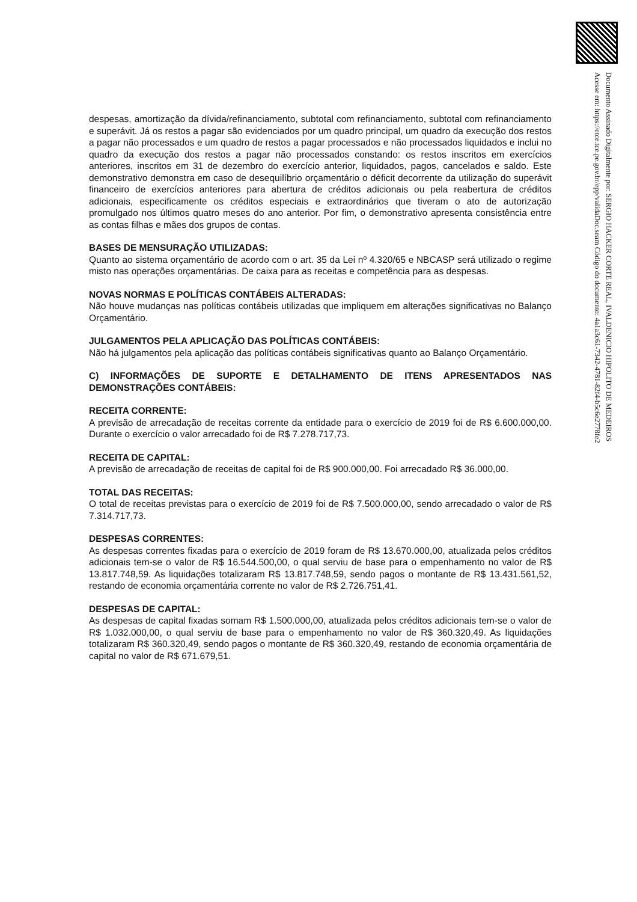Documento Assinado Digitalmente por: SERGIO HACKER CORTE REAL, IVALDENICIO HIPOLITO DE MEDEIROS
Acesse em: https://etce.tce.pe.gov.br/epp/validaDoc.seam Código do documento: 4a1a3c61-7342-4781-82f4-b5c6e2778fe2
despesas, amortização da dívida/refinanciamento, subtotal com refinanciamento, subtotal com refinanciamento e superávit. Já os restos a pagar são evidenciados por um quadro principal, um quadro da execução dos restos a pagar não processados e um quadro de restos a pagar processados e não processados liquidados e inclui no quadro da execução dos restos a pagar não processados constando: os restos inscritos em exercícios anteriores, inscritos em 31 de dezembro do exercício anterior, liquidados, pagos, cancelados e saldo. Este demonstrativo demonstra em caso de desequilíbrio orçamentário o déficit decorrente da utilização do superávit financeiro de exercícios anteriores para abertura de créditos adicionais ou pela reabertura de créditos adicionais, especificamente os créditos especiais e extraordinários que tiveram o ato de autorização promulgado nos últimos quatro meses do ano anterior. Por fim, o demonstrativo apresenta consistência entre as contas filhas e mães dos grupos de contas.
BASES DE MENSURAÇÃO UTILIZADAS:
Quanto ao sistema orçamentário de acordo com o art. 35 da Lei nº 4.320/65 e NBCASP será utilizado o regime misto nas operações orçamentárias. De caixa para as receitas e competência para as despesas.
NOVAS NORMAS E POLÍTICAS CONTÁBEIS ALTERADAS:
Não houve mudanças nas políticas contábeis utilizadas que impliquem em alterações significativas no Balanço Orçamentário.
JULGAMENTOS PELA APLICAÇÃO DAS POLÍTICAS CONTÁBEIS:
Não há julgamentos pela aplicação das políticas contábeis significativas quanto ao Balanço Orçamentário.
C) INFORMAÇÕES DE SUPORTE E DETALHAMENTO DE ITENS APRESENTADOS NAS DEMONSTRAÇÕES CONTÁBEIS:
RECEITA CORRENTE:
A previsão de arrecadação de receitas corrente da entidade para o exercício de 2019 foi de R$ 6.600.000,00. Durante o exercício o valor arrecadado foi de R$ 7.278.717,73.
RECEITA DE CAPITAL:
A previsão de arrecadação de receitas de capital foi de R$ 900.000,00. Foi arrecadado R$ 36.000,00.
TOTAL DAS RECEITAS:
O total de receitas previstas para o exercício de 2019 foi de R$ 7.500.000,00, sendo arrecadado o valor de R$ 7.314.717,73.
DESPESAS CORRENTES:
As despesas correntes fixadas para o exercício de 2019 foram de R$ 13.670.000,00, atualizada pelos créditos adicionais tem-se o valor de R$ 16.544.500,00, o qual serviu de base para o empenhamento no valor de R$ 13.817.748,59. As liquidações totalizaram R$ 13.817.748,59, sendo pagos o montante de R$ 13.431.561,52, restando de economia orçamentária corrente no valor de R$ 2.726.751,41.
DESPESAS DE CAPITAL:
As despesas de capital fixadas somam R$ 1.500.000,00, atualizada pelos créditos adicionais tem-se o valor de R$ 1.032.000,00, o qual serviu de base para o empenhamento no valor de R$ 360.320,49. As liquidações totalizaram R$ 360.320,49, sendo pagos o montante de R$ 360.320,49, restando de economia orçamentária de capital no valor de R$ 671.679,51.